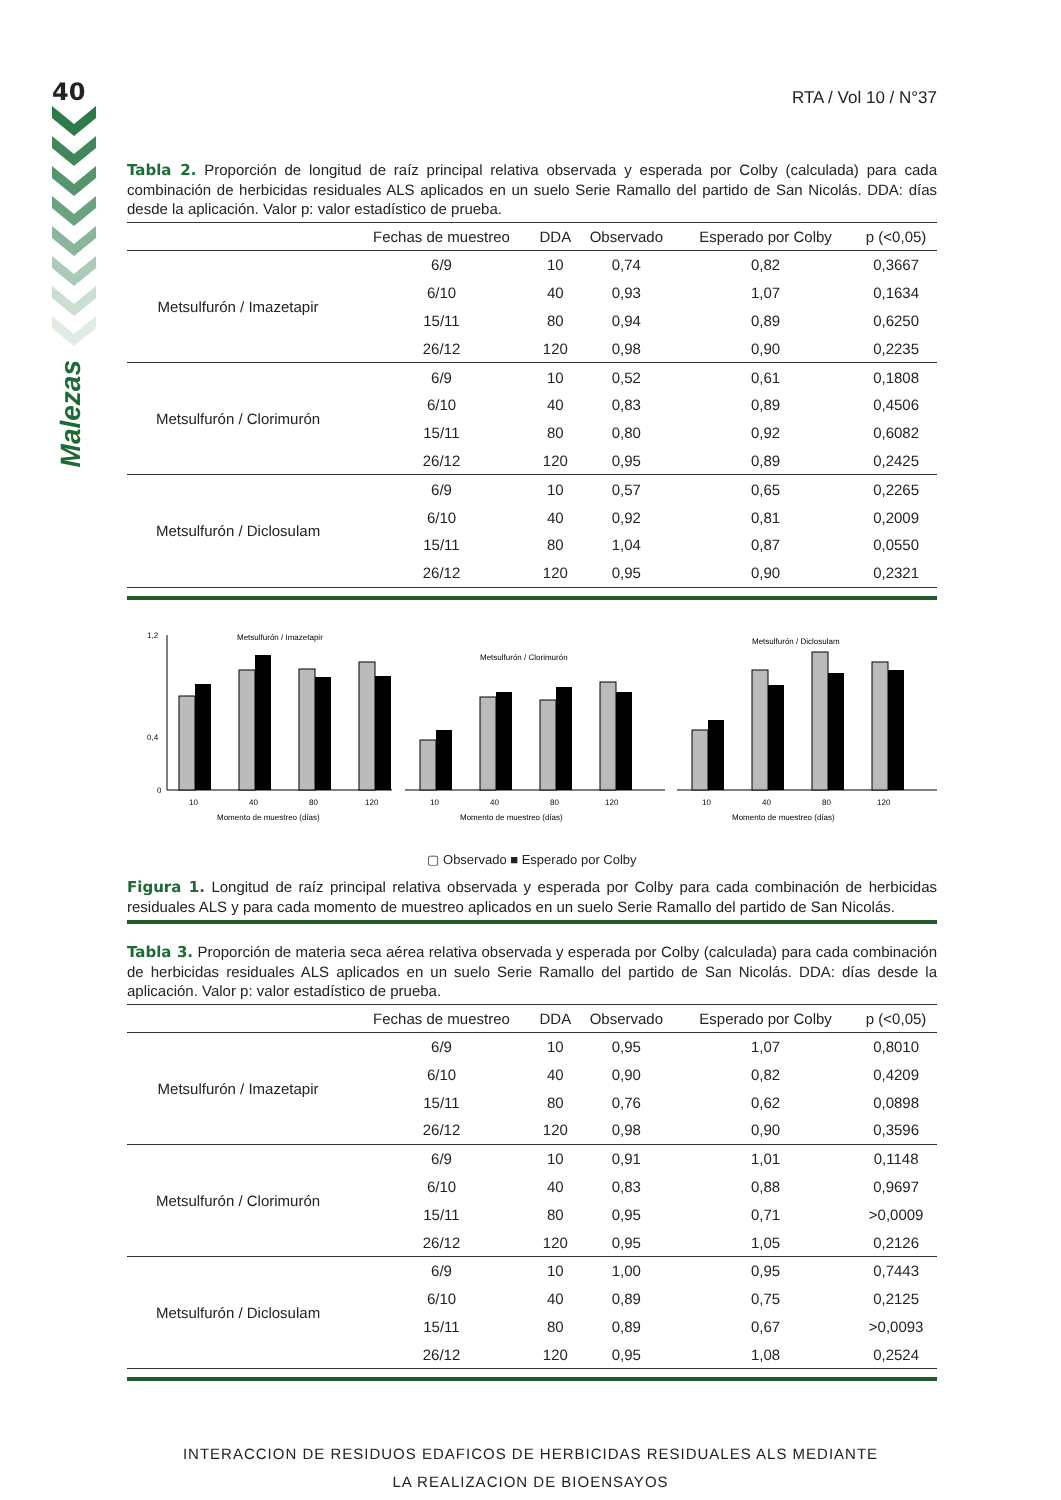40
Malezas
RTA / Vol 10 / N°37
Tabla 2. Proporción de longitud de raíz principal relativa observada y esperada por Colby (calculada) para cada combinación de herbicidas residuales ALS aplicados en un suelo Serie Ramallo del partido de San Nicolás. DDA: días desde la aplicación. Valor p: valor estadístico de prueba.
| | Fechas de muestreo | DDA | Observado | Esperado por Colby | p (<0,05) |
| --- | --- | --- | --- | --- | --- |
| Metsulfurón / Imazetapir | 6/9 | 10 | 0,74 | 0,82 | 0,3667 |
| | 6/10 | 40 | 0,93 | 1,07 | 0,1634 |
| | 15/11 | 80 | 0,94 | 0,89 | 0,6250 |
| | 26/12 | 120 | 0,98 | 0,90 | 0,2235 |
| Metsulfurón / Clorimurón | 6/9 | 10 | 0,52 | 0,61 | 0,1808 |
| | 6/10 | 40 | 0,83 | 0,89 | 0,4506 |
| | 15/11 | 80 | 0,80 | 0,92 | 0,6082 |
| | 26/12 | 120 | 0,95 | 0,89 | 0,2425 |
| Metsulfurón / Diclosulam | 6/9 | 10 | 0,57 | 0,65 | 0,2265 |
| | 6/10 | 40 | 0,92 | 0,81 | 0,2009 |
| | 15/11 | 80 | 1,04 | 0,87 | 0,0550 |
| | 26/12 | 120 | 0,95 | 0,90 | 0,2321 |
Metsulfurón / Imazetapir
1,2
0,4
0
10
40
80
120
Momento de muestreo (días)
Metsulfurón / Clorimurón
10
40
80
120
Momento de muestreo (días)
Metsulfurón / Diclosulam
10
40
80
120
Momento de muestreo (días)
▢ Observado ■ Esperado por Colby
Figura 1. Longitud de raíz principal relativa observada y esperada por Colby para cada combinación de herbicidas residuales ALS y para cada momento de muestreo aplicados en un suelo Serie Ramallo del partido de San Nicolás.
Tabla 3. Proporción de materia seca aérea relativa observada y esperada por Colby (calculada) para cada combinación de herbicidas residuales ALS aplicados en un suelo Serie Ramallo del partido de San Nicolás. DDA: días desde la aplicación. Valor p: valor estadístico de prueba.
| | Fechas de muestreo | DDA | Observado | Esperado por Colby | p (<0,05) |
| --- | --- | --- | --- | --- | --- |
| Metsulfurón / Imazetapir | 6/9 | 10 | 0,95 | 1,07 | 0,8010 |
| | 6/10 | 40 | 0,90 | 0,82 | 0,4209 |
| | 15/11 | 80 | 0,76 | 0,62 | 0,0898 |
| | 26/12 | 120 | 0,98 | 0,90 | 0,3596 |
| Metsulfurón / Clorimurón | 6/9 | 10 | 0,91 | 1,01 | 0,1148 |
| | 6/10 | 40 | 0,83 | 0,88 | 0,9697 |
| | 15/11 | 80 | 0,95 | 0,71 | >0,0009 |
| | 26/12 | 120 | 0,95 | 1,05 | 0,2126 |
| Metsulfurón / Diclosulam | 6/9 | 10 | 1,00 | 0,95 | 0,7443 |
| | 6/10 | 40 | 0,89 | 0,75 | 0,2125 |
| | 15/11 | 80 | 0,89 | 0,67 | >0,0093 |
| | 26/12 | 120 | 0,95 | 1,08 | 0,2524 |
INTERACCION DE RESIDUOS EDAFICOS DE HERBICIDAS RESIDUALES ALS MEDIANTE
LA REALIZACION DE BIOENSAYOS